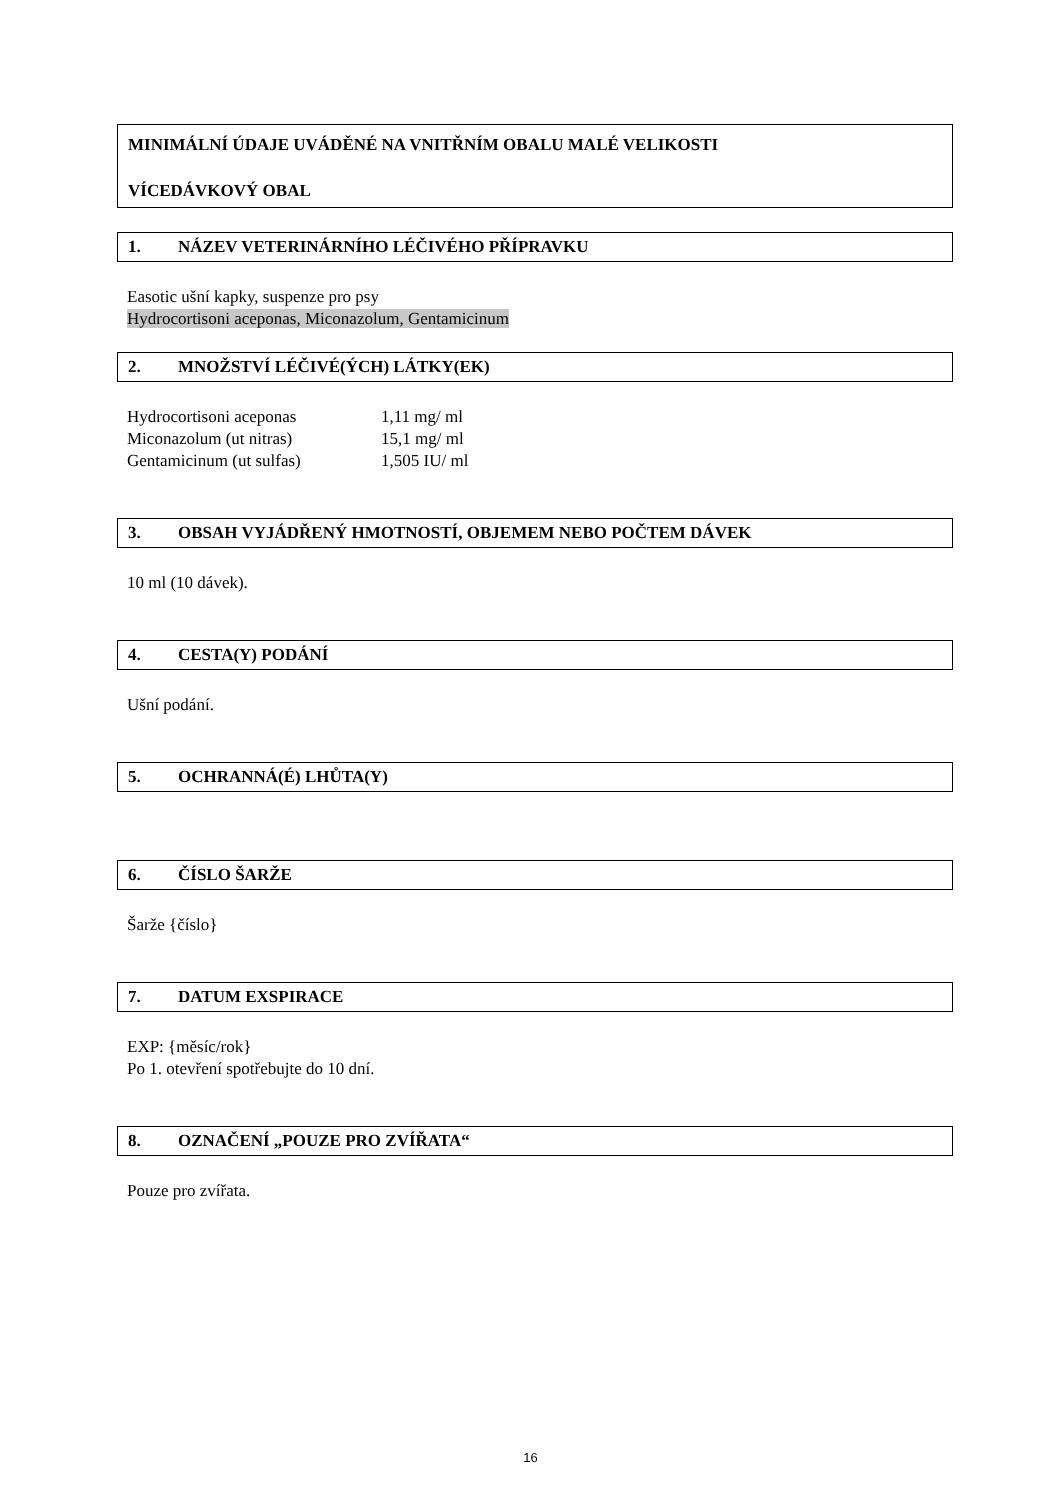MINIMÁLNÍ ÚDAJE UVÁDĚNÉ NA VNITŘNÍM OBALU MALÉ VELIKOSTI
VÍCEDÁVKOVÝ OBAL
1. NÁZEV VETERINÁRNÍHO LÉČIVÉHO PŘÍPRAVKU
Easotic ušní kapky, suspenze pro psy
Hydrocortisoni aceponas, Miconazolum, Gentamicinum
2. MNOŽSTVÍ LÉČIVÉ(ÝCH) LÁTKY(EK)
| Hydrocortisoni aceponas | 1,11 mg/ ml |
| Miconazolum (ut nitras) | 15,1 mg/ ml |
| Gentamicinum (ut sulfas) | 1,505 IU/ ml |
3. OBSAH VYJÁDŘENÝ HMOTNOSTÍ, OBJEMEM NEBO POČTEM DÁVEK
10 ml (10 dávek).
4. CESTA(Y) PODÁNÍ
Ušní podání.
5. OCHRANNÁ(É) LHŮTA(Y)
6. ČÍSLO ŠARŽE
Šarže {číslo}
7. DATUM EXSPIRACE
EXP: {měsíc/rok}
Po 1. otevření spotřebujte do 10 dní.
8. OZNAČENÍ „POUZE PRO ZVÍŘATA“
Pouze pro zvířata.
16